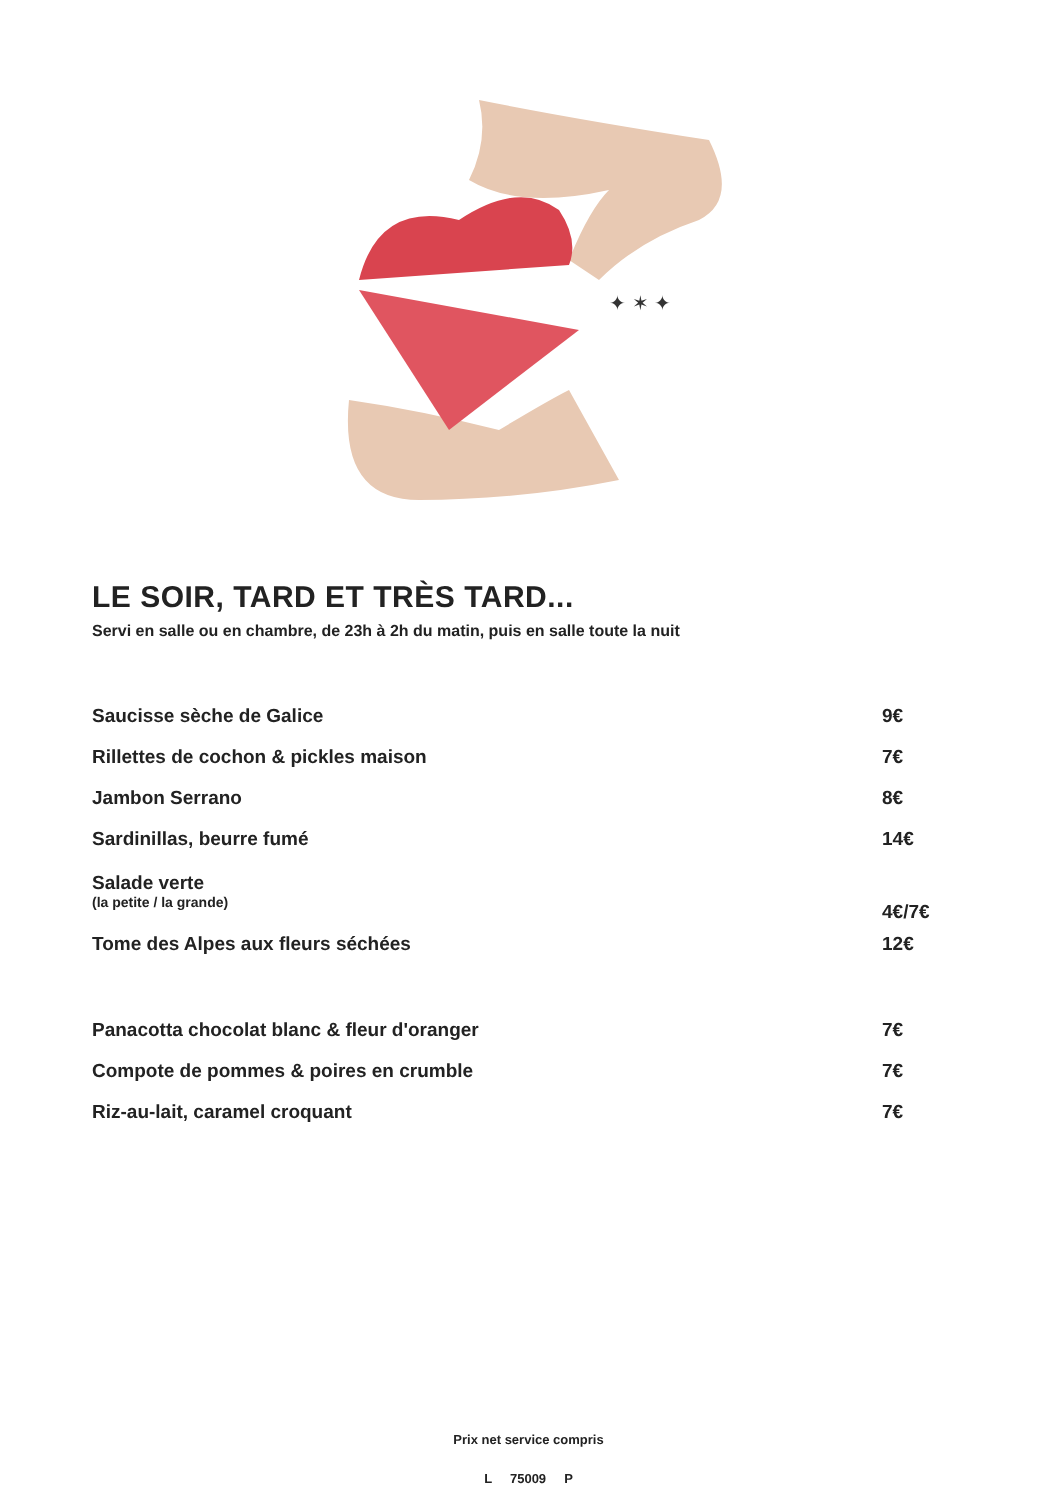✦ ✶ ✦
LE SOIR, TARD ET TRÈS TARD...
Servi en salle ou en chambre, de 23h à 2h du matin, puis en salle toute la nuit
| Saucisse sèche de Galice | 9€ |
| Rillettes de cochon & pickles maison | 7€ |
| Jambon Serrano | 8€ |
| Sardinillas, beurre fumé | 14€ |
| Salade verte (la petite / la grande) | 4€/7€ |
| Tome des Alpes aux fleurs séchées | 12€ |
| Panacotta chocolat blanc & fleur d'oranger | 7€ |
| Compote de pommes & poires en crumble | 7€ |
| Riz-au-lait, caramel croquant | 7€ |
Prix net service compris
L 75009 P